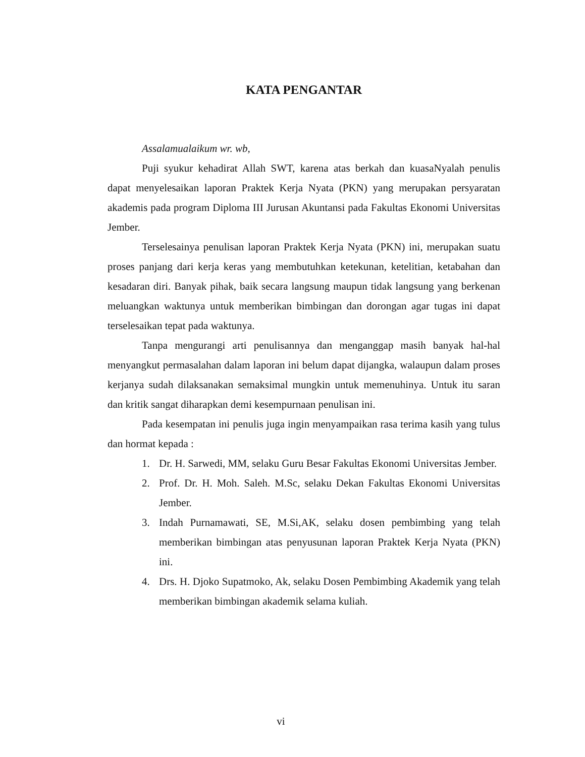KATA PENGANTAR
Assalamualaikum wr. wb,
Puji syukur kehadirat Allah SWT, karena atas berkah dan kuasaNyalah penulis dapat menyelesaikan laporan Praktek Kerja Nyata (PKN) yang merupakan persyaratan akademis pada program Diploma III Jurusan Akuntansi pada Fakultas Ekonomi Universitas Jember.
Terselesainya penulisan laporan Praktek Kerja Nyata (PKN) ini, merupakan suatu proses panjang dari kerja keras yang membutuhkan ketekunan, ketelitian, ketabahan dan kesadaran diri. Banyak pihak, baik secara langsung maupun tidak langsung yang berkenan meluangkan waktunya untuk memberikan bimbingan dan dorongan agar tugas ini dapat terselesaikan tepat pada waktunya.
Tanpa mengurangi arti penulisannya dan menganggap masih banyak hal-hal menyangkut permasalahan dalam laporan ini belum dapat dijangka, walaupun dalam proses kerjanya sudah dilaksanakan semaksimal mungkin untuk memenuhinya. Untuk itu saran dan kritik sangat diharapkan demi kesempurnaan penulisan ini.
Pada kesempatan ini penulis juga ingin menyampaikan rasa terima kasih yang tulus dan hormat kepada :
1. Dr. H. Sarwedi, MM, selaku Guru Besar Fakultas Ekonomi Universitas Jember.
2. Prof. Dr. H. Moh. Saleh. M.Sc, selaku Dekan Fakultas Ekonomi Universitas Jember.
3. Indah Purnamawati, SE, M.Si,AK, selaku dosen pembimbing yang telah memberikan bimbingan atas penyusunan laporan Praktek Kerja Nyata (PKN) ini.
4. Drs. H. Djoko Supatmoko, Ak, selaku Dosen Pembimbing Akademik yang telah memberikan bimbingan akademik selama kuliah.
vi